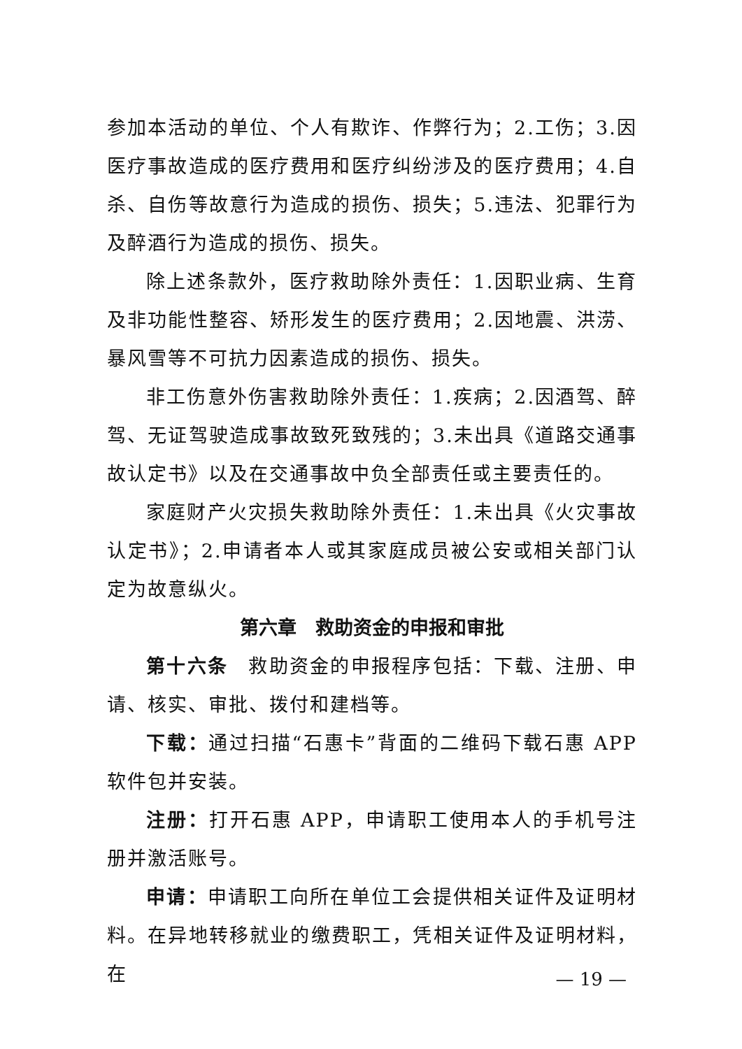参加本活动的单位、个人有欺诈、作弊行为；2.工伤；3.因医疗事故造成的医疗费用和医疗纠纷涉及的医疗费用；4.自杀、自伤等故意行为造成的损伤、损失；5.违法、犯罪行为及醉酒行为造成的损伤、损失。
除上述条款外，医疗救助除外责任：1.因职业病、生育及非功能性整容、矫形发生的医疗费用；2.因地震、洪涝、暴风雪等不可抗力因素造成的损伤、损失。
非工伤意外伤害救助除外责任：1.疾病；2.因酒驾、醉驾、无证驾驶造成事故致死致残的；3.未出具《道路交通事故认定书》以及在交通事故中负全部责任或主要责任的。
家庭财产火灾损失救助除外责任：1.未出具《火灾事故认定书》；2.申请者本人或其家庭成员被公安或相关部门认定为故意纵火。
第六章　救助资金的申报和审批
第十六条　救助资金的申报程序包括：下载、注册、申请、核实、审批、拨付和建档等。
下载：通过扫描“石惠卡”背面的二维码下载石惠 APP 软件包并安装。
注册：打开石惠 APP，申请职工使用本人的手机号注册并激活账号。
申请：申请职工向所在单位工会提供相关证件及证明材料。在异地转移就业的缴费职工，凭相关证件及证明材料，在
— 19 —